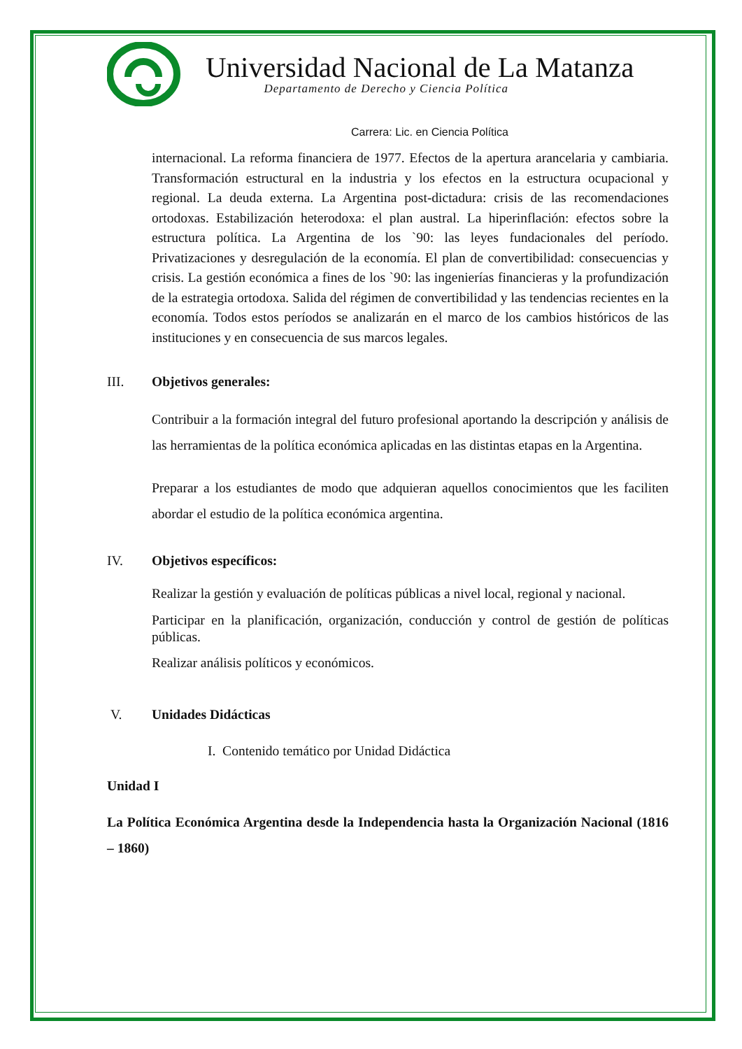Universidad Nacional de La Matanza
Departamento de Derecho y Ciencia Política
Carrera: Lic. en Ciencia Política
internacional. La reforma financiera de 1977. Efectos de la apertura arancelaria y cambiaria. Transformación estructural en la industria y los efectos en la estructura ocupacional y regional. La deuda externa. La Argentina post-dictadura: crisis de las recomendaciones ortodoxas. Estabilización heterodoxa: el plan austral. La hiperinflación: efectos sobre la estructura política. La Argentina de los `90: las leyes fundacionales del período. Privatizaciones y desregulación de la economía. El plan de convertibilidad: consecuencias y crisis. La gestión económica a fines de los `90: las ingenierías financieras y la profundización de la estrategia ortodoxa. Salida del régimen de convertibilidad y las tendencias recientes en la economía. Todos estos períodos se analizarán en el marco de los cambios históricos de las instituciones y en consecuencia de sus marcos legales.
III. Objetivos generales:
Contribuir a la formación integral del futuro profesional aportando la descripción y análisis de las herramientas de la política económica aplicadas en las distintas etapas en la Argentina.
Preparar a los estudiantes de modo que adquieran aquellos conocimientos que les faciliten abordar el estudio de la política económica argentina.
IV. Objetivos específicos:
Realizar la gestión y evaluación de políticas públicas a nivel local, regional y nacional.
Participar en la planificación, organización, conducción y control de gestión de políticas públicas.
Realizar análisis políticos y económicos.
V. Unidades Didácticas
I. Contenido temático por Unidad Didáctica
Unidad I
La Política Económica Argentina desde la Independencia hasta la Organización Nacional (1816 – 1860)